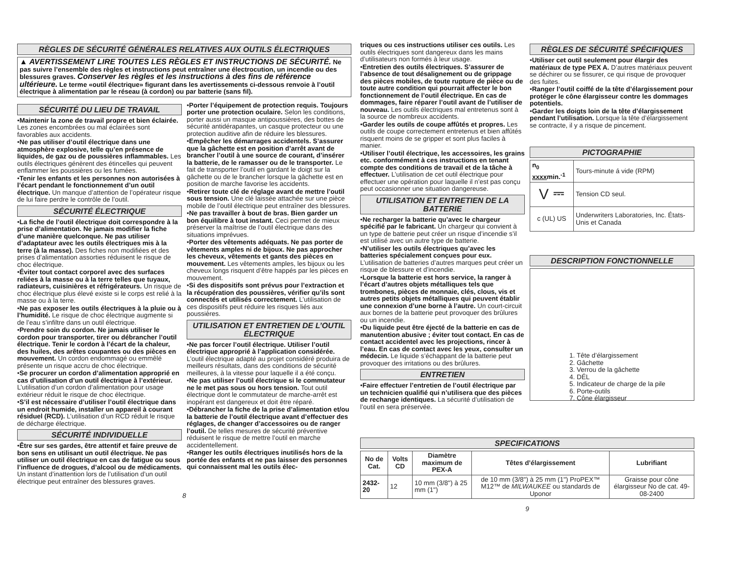RÈGLES DE SÉCURITÉ GÉNÉRALES RELATIVES AUX OUTILS ÉLECTRIQUES
▲ AVERTISSEMENT LIRE TOUTES LES RÈGLES ET INSTRUCTIONS DE SÉCURITÉ. Ne pas suivre l’ensemble des règles et instructions peut entraîner une électrocution, un incendie ou des blessures graves. Conserver les règles et les instructions à des fins de référence ultérieure. Le terme «outil électrique» figurant dans les avertissements ci-dessous renvoie à l’outil électrique à alimentation par le réseau (à cordon) ou par batterie (sans fil).
SÉCURITÉ DU LIEU DE TRAVAIL
•Maintenir la zone de travail propre et bien éclairée. Les zones encombrées ou mal éclairées sont favorables aux accidents.
•Ne pas utiliser d’outil électrique dans une atmosphère explosive, telle qu’en présence de liquides, de gaz ou de poussières inflammables. Les outils électriques génèrent des étincelles qui peuvent enflammer les poussières ou les fumées.
•Tenir les enfants et les personnes non autorisées à l’écart pendant le fonctionnement d’un outil électrique. Un manque d’attention de l’opérateur risque de lui faire perdre le contrôle de l’outil.
SÉCURITÉ ÉLECTRIQUE
•La fiche de l’outil électrique doit correspondre à la prise d’alimentation. Ne jamais modifier la fiche d’une manière quelconque. Ne pas utiliser d’adaptateur avec les outils électriques mis à la terre (à la masse). Des fiches non modifiées et des prises d’alimentation assorties réduisent le risque de choc électrique.
•Éviter tout contact corporel avec des surfaces reliées à la masse ou à la terre telles que tuyaux, radiateurs, cuisinières et réfrigérateurs. Un risque de choc électrique plus élevé existe si le corps est relié à la masse ou à la terre.
•Ne pas exposer les outils électriques à la pluie ou à l’humidité. Le risque de choc électrique augmente si de l’eau s’infiltre dans un outil électrique.
•Prendre soin du cordon. Ne jamais utiliser le cordon pour transporter, tirer ou débrancher l’outil électrique. Tenir le cordon à l’écart de la chaleur, des huiles, des arêtes coupantes ou des pièces en mouvement. Un cordon endommagé ou emmêlé présente un risque accru de choc électrique.
•Se procurer un cordon d’alimentation approprié en cas d’utilisation d’un outil électrique à l’extérieur. L’utilisation d’un cordon d’alimentation pour usage extérieur réduit le risque de choc électrique.
•S’il est nécessaire d’utiliser l’outil électrique dans un endroit humide, installer un appareil à courant résiduel (RCD). L’utilisation d’un RCD réduit le risque de décharge électrique.
SÉCURITÉ INDIVIDUELLE
•Être sur ses gardes, être attentif et faire preuve de bon sens en utilisant un outil électrique. Ne pas utiliser un outil électrique en cas de fatigue ou sous l’influence de drogues, d’alcool ou de médicaments. Un instant d’inattention lors de l’utilisation d’un outil électrique peut entraîner des blessures graves.
•Porter l’équipement de protection requis. Toujours porter une protection oculaire. Selon les conditions, porter aussi un masque antipoussières, des bottes de sécurité antidérapantes, un casque protecteur ou une protection auditive afin de réduire les blessures.
•Empêcher les démarrages accidentels. S’assurer que la gâchette est en position d’arrêt avant de brancher l’outil à une source de courant, d’insérer la batterie, de le ramasser ou de le transporter. Le fait de transporter l’outil en gardant le doigt sur la gâchette ou de le brancher lorsque la gâchette est en position de marche favorise les accidents.
•Retirer toute clé de réglage avant de mettre l’outil sous tension. Une clé laissée attachée sur une pièce mobile de l’outil électrique peut entraîner des blessures.
•Ne pas travailler à bout de bras. Bien garder un bon équilibre à tout instant. Ceci permet de mieux préserver la maîtrise de l’outil électrique dans des situations imprévues.
•Porter des vêtements adéquats. Ne pas porter de vêtements amples ni de bijoux. Ne pas approcher les cheveux, vêtements et gants des pièces en mouvement. Les vêtements amples, les bijoux ou les cheveux longs risquent d’être happés par les pièces en mouvement.
•Si des dispositifs sont prévus pour l’extraction et la récupération des poussières, vérifier qu’ils sont connectés et utilisés correctement. L’utilisation de ces dispositifs peut réduire les risques liés aux poussières.
UTILISATION ET ENTRETIEN DE L’OUTIL ÉLECTRIQUE
•Ne pas forcer l’outil électrique. Utiliser l’outil électrique approprié à l’application considérée. L’outil électrique adapté au projet considéré produira de meilleurs résultats, dans des conditions de sécurité meilleures, à la vitesse pour laquelle il a été conçu.
•Ne pas utiliser l’outil électrique si le commutateur ne le met pas sous ou hors tension. Tout outil électrique dont le commutateur de marche-arrêt est inopérant est dangereux et doit être réparé.
•Débrancher la fiche de la prise d’alimentation et/ou la batterie de l’outil électrique avant d’effectuer des réglages, de changer d’accessoires ou de ranger l’outil. De telles mesures de sécurité préventive réduisent le risque de mettre l’outil en marche accidentellement.
•Ranger les outils électriques inutilisés hors de la portée des enfants et ne pas laisser des personnes qui connaissent mal les outils élec-
8
triques ou ces instructions utiliser ces outils. Les outils électriques sont dangereux dans les mains d’utilisateurs non formés à leur usage.
•Entretien des outils électriques. S’assurer de l’absence de tout désalignement ou de grippage des pièces mobiles, de toute rupture de pièce ou de toute autre condition qui pourrait affecter le bon fonctionnement de l’outil électrique. En cas de dommages, faire réparer l’outil avant de l’utiliser de nouveau. Les outils électriques mal entretenus sont à la source de nombreux accidents.
•Garder les outils de coupe affûtés et propres. Les outils de coupe correctement entretenus et bien affûtés risquent moins de se gripper et sont plus faciles à manier.
•Utiliser l’outil électrique, les accessoires, les grains etc. conformément à ces instructions en tenant compte des conditions de travail et de la tâche à effectuer. L’utilisation de cet outil électrique pour effectuer une opération pour laquelle il n’est pas conçu peut occasionner une situation dangereuse.
UTILISATION ET ENTRETIEN DE LA BATTERIE
•Ne recharger la batterie qu’avec le chargeur spécifié par le fabricant. Un chargeur qui convient à un type de batterie peut créer un risque d’incendie s’il est utilisé avec un autre type de batterie.
•N’utiliser les outils électriques qu’avec les batteries spécialement conçues pour eux. L’utilisation de batteries d’autres marques peut créer un risque de blessure et d’incendie.
•Lorsque la batterie est hors service, la ranger à l’écart d’autres objets métalliques tels que trombones, pièces de monnaie, clés, clous, vis et autres petits objets métalliques qui peuvent établir une connexion d’une borne à l’autre. Un court-circuit aux bornes de la batterie peut provoquer des brûlures ou un incendie.
•Du liquide peut être éjecté de la batterie en cas de manutention abusive ; éviter tout contact. En cas de contact accidentel avec les projections, rincer à l’eau. En cas de contact avec les yeux, consulter un médecin. Le liquide s’échappant de la batterie peut provoquer des irritations ou des brûlures.
ENTRETIEN
•Faire effectuer l’entretien de l’outil électrique par un technicien qualifié qui n’utilisera que des pièces de rechange identiques. La sécurité d’utilisation de l’outil en sera préservée.
RÈGLES DE SÉCURITÉ SPÉCIFIQUES
•Utiliser cet outil seulement pour élargir des matériaux de type PEX A. D’autres matériaux peuvent se déchirer ou se fissurer, ce qui risque de provoquer des fuites.
•Ranger l’outil coiffé de la tête d’élargissement pour protéger le cône élargisseur contre les dommages potentiels.
•Garder les doigts loin de la tête d’élargissement pendant l’utilisation. Lorsque la tête d’élargissement se contracte, il y a risque de pincement.
PICTOGRAPHIE
| n<sub>0</sub> xxxx min.<sup>-1</sup> | Tours-minute á vide (RPM) |
| V ⎓ | Tension CD seul. |
| c (UL) US | Underwriters Laboratories, Inc. États-Unis et Canada |
DESCRIPTION FONCTIONNELLE
1. Tête d’élargissement
2. Gâchette
3. Verrou de la gâchette
4. DÉL
5. Indicateur de charge de la pile
6. Porte-outils
7. Cône élargisseur
SPECIFICATIONS
| No de Cat. | Volts CD | Diamètre maximum de PEX-A | Têtes d’élargissement | Lubrifiant |
| --- | --- | --- | --- | --- |
| 2432-20 | 12 | 10 mm (3/8") à 25 mm (1") | de 10 mm (3/8") à 25 mm (1") ProPEX™ M12™ de MILWAUKEE ou standards de Uponor | Graisse pour cône élargisseur No de cat. 49-08-2400 |
9